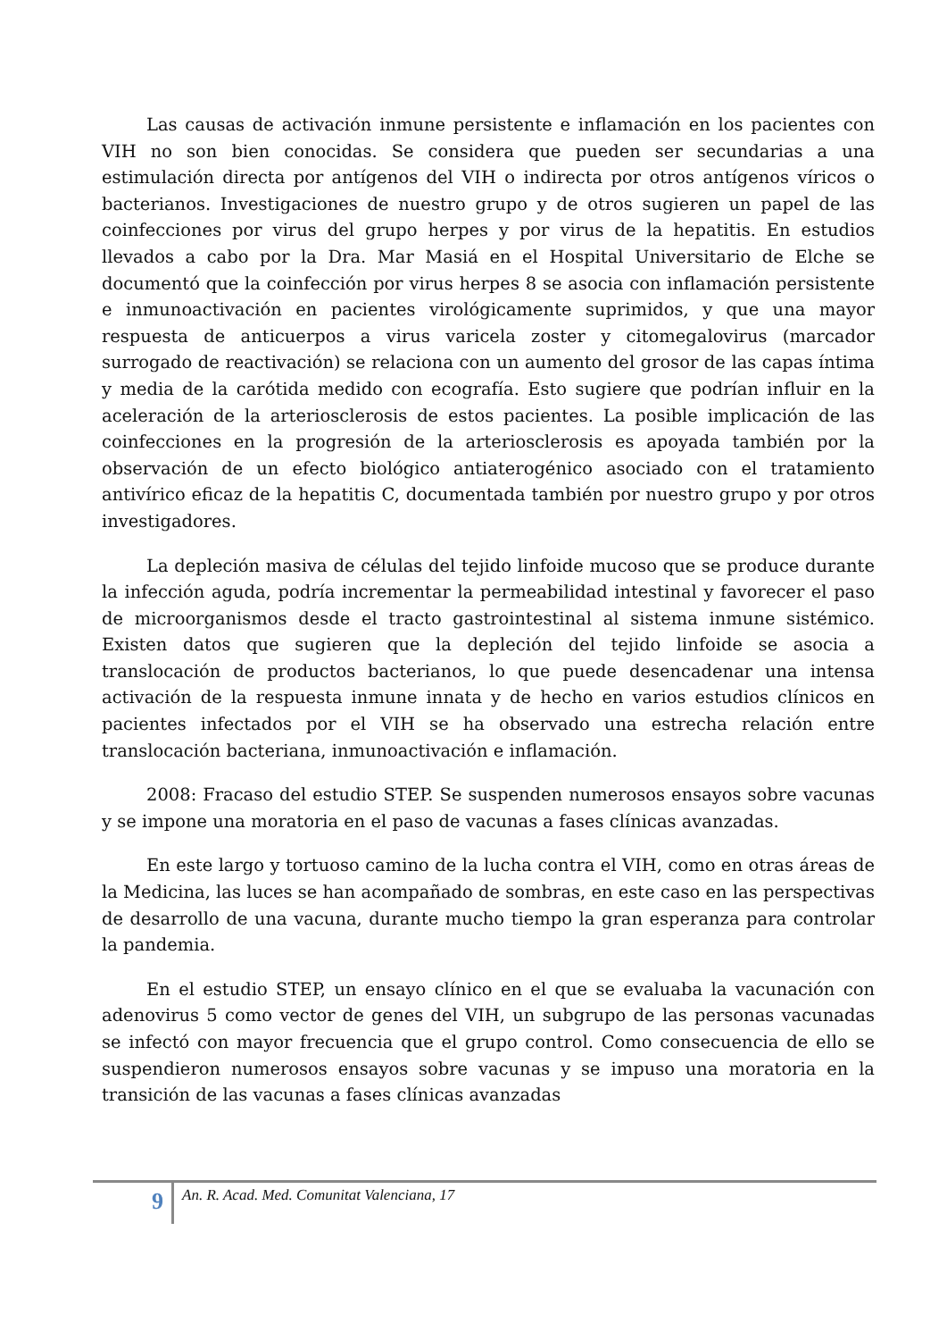Las causas de activación inmune persistente e inflamación en los pacientes con VIH no son bien conocidas. Se considera que pueden ser secundarias a una estimulación directa por antígenos del VIH o indirecta por otros antígenos víricos o bacterianos. Investigaciones de nuestro grupo y de otros sugieren un papel de las coinfecciones por virus del grupo herpes y por virus de la hepatitis. En estudios llevados a cabo por la Dra. Mar Masiá en el Hospital Universitario de Elche se documentó que la coinfección por virus herpes 8 se asocia con inflamación persistente e inmunoactivación en pacientes virológicamente suprimidos, y que una mayor respuesta de anticuerpos a virus varicela zoster y citomegalovirus (marcador surrogado de reactivación) se relaciona con un aumento del grosor de las capas íntima y media de la carótida medido con ecografía. Esto sugiere que podrían influir en la aceleración de la arteriosclerosis de estos pacientes. La posible implicación de las coinfecciones en la progresión de la arteriosclerosis es apoyada también por la observación de un efecto biológico antiaterogénico asociado con el tratamiento antivírico eficaz de la hepatitis C, documentada también por nuestro grupo y por otros investigadores.
La depleción masiva de células del tejido linfoide mucoso que se produce durante la infección aguda, podría incrementar la permeabilidad intestinal y favorecer el paso de microorganismos desde el tracto gastrointestinal al sistema inmune sistémico. Existen datos que sugieren que la depleción del tejido linfoide se asocia a translocación de productos bacterianos, lo que puede desencadenar una intensa activación de la respuesta inmune innata y de hecho en varios estudios clínicos en pacientes infectados por el VIH se ha observado una estrecha relación entre translocación bacteriana, inmunoactivación e inflamación.
2008: Fracaso del estudio STEP. Se suspenden numerosos ensayos sobre vacunas y se impone una moratoria en el paso de vacunas a fases clínicas avanzadas.
En este largo y tortuoso camino de la lucha contra el VIH, como en otras áreas de la Medicina, las luces se han acompañado de sombras, en este caso en las perspectivas de desarrollo de una vacuna, durante mucho tiempo la gran esperanza para controlar la pandemia.
En el estudio STEP, un ensayo clínico en el que se evaluaba la vacunación con adenovirus 5 como vector de genes del VIH, un subgrupo de las personas vacunadas se infectó con mayor frecuencia que el grupo control. Como consecuencia de ello se suspendieron numerosos ensayos sobre vacunas y se impuso una moratoria en la transición de las vacunas a fases clínicas avanzadas
9
An. R. Acad. Med. Comunitat Valenciana, 17